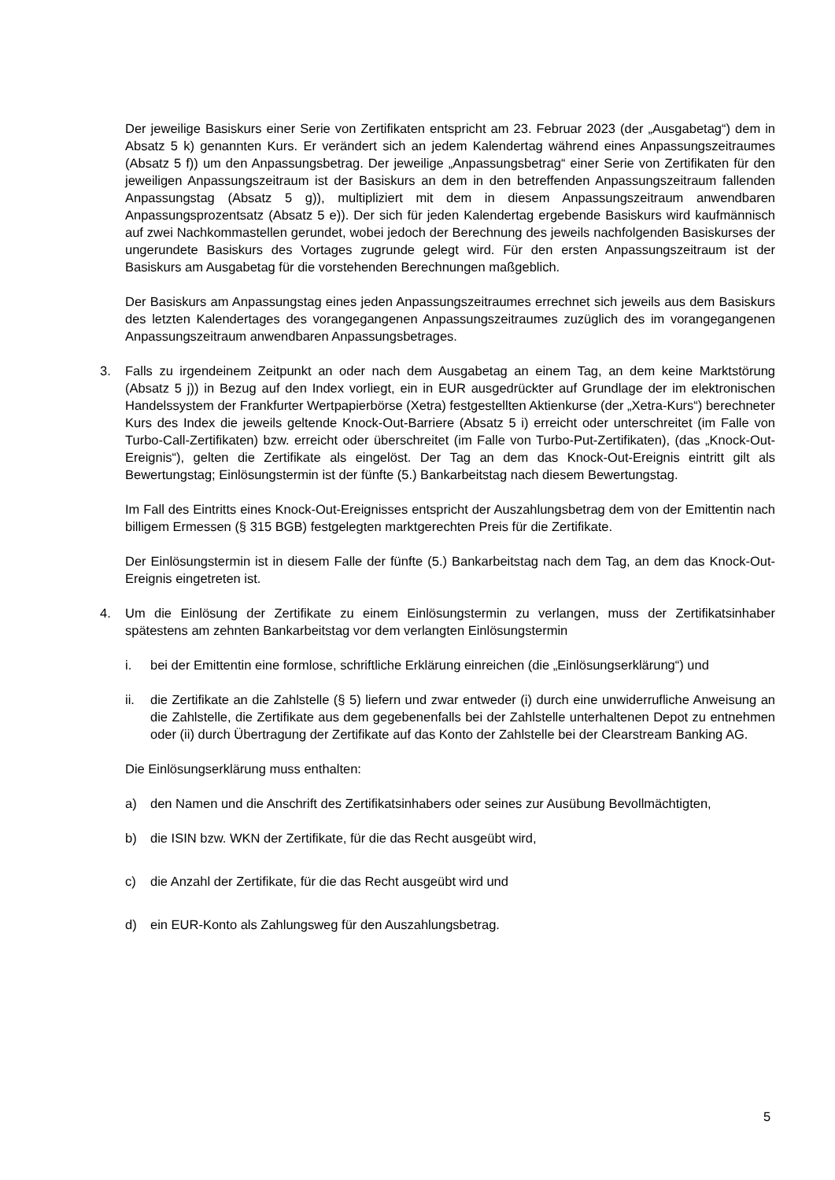Der jeweilige Basiskurs einer Serie von Zertifikaten entspricht am 23. Februar 2023 (der „Ausgabetag“) dem in Absatz 5 k) genannten Kurs. Er verändert sich an jedem Kalendertag während eines Anpassungszeitraumes (Absatz 5 f)) um den Anpassungsbetrag. Der jeweilige „Anpassungsbetrag“ einer Serie von Zertifikaten für den jeweiligen Anpassungszeitraum ist der Basiskurs an dem in den betreffenden Anpassungszeitraum fallenden Anpassungstag (Absatz 5 g)), multipliziert mit dem in diesem Anpassungszeitraum anwendbaren Anpassungsprozentsatz (Absatz 5 e)). Der sich für jeden Kalendertag ergebende Basiskurs wird kaufmännisch auf zwei Nachkommastellen gerundet, wobei jedoch der Berechnung des jeweils nachfolgenden Basiskurses der ungerundete Basiskurs des Vortages zugrunde gelegt wird. Für den ersten Anpassungszeitraum ist der Basiskurs am Ausgabetag für die vorstehenden Berechnungen maßgeblich.
Der Basiskurs am Anpassungstag eines jeden Anpassungszeitraumes errechnet sich jeweils aus dem Basiskurs des letzten Kalendertages des vorangegangenen Anpassungszeitraumes zuzüglich des im vorangegangenen Anpassungszeitraum anwendbaren Anpassungsbetrages.
3. Falls zu irgendeinem Zeitpunkt an oder nach dem Ausgabetag an einem Tag, an dem keine Marktstörung (Absatz 5 j)) in Bezug auf den Index vorliegt, ein in EUR ausgedrückter auf Grundlage der im elektronischen Handelssystem der Frankfurter Wertpapierbörse (Xetra) festgestellten Aktienkurse (der „Xetra-Kurs“) berechneter Kurs des Index die jeweils geltende Knock-Out-Barriere (Absatz 5 i) erreicht oder unterschreitet (im Falle von Turbo-Call-Zertifikaten) bzw. erreicht oder überschreitet (im Falle von Turbo-Put-Zertifikaten), (das „Knock-Out-Ereignis“), gelten die Zertifikate als eingelöst. Der Tag an dem das Knock-Out-Ereignis eintritt gilt als Bewertungstag; Einlösungstermin ist der fünfte (5.) Bankarbeitstag nach diesem Bewertungstag.
Im Fall des Eintritts eines Knock-Out-Ereignisses entspricht der Auszahlungsbetrag dem von der Emittentin nach billigem Ermessen (§ 315 BGB) festgelegten marktgerechten Preis für die Zertifikate.
Der Einlösungstermin ist in diesem Falle der fünfte (5.) Bankarbeitstag nach dem Tag, an dem das Knock-Out-Ereignis eingetreten ist.
4. Um die Einlösung der Zertifikate zu einem Einlösungstermin zu verlangen, muss der Zertifikatsinhaber spätestens am zehnten Bankarbeitstag vor dem verlangten Einlösungstermin
i. bei der Emittentin eine formlose, schriftliche Erklärung einreichen (die „Einlösungserklärung“) und
ii. die Zertifikate an die Zahlstelle (§ 5) liefern und zwar entweder (i) durch eine unwiderrufliche Anweisung an die Zahlstelle, die Zertifikate aus dem gegebenenfalls bei der Zahlstelle unterhaltenen Depot zu entnehmen oder (ii) durch Übertragung der Zertifikate auf das Konto der Zahlstelle bei der Clearstream Banking AG.
Die Einlösungserklärung muss enthalten:
a) den Namen und die Anschrift des Zertifikatsinhabers oder seines zur Ausübung Bevollmächtigten,
b) die ISIN bzw. WKN der Zertifikate, für die das Recht ausgeübt wird,
c) die Anzahl der Zertifikate, für die das Recht ausgeübt wird und
d) ein EUR-Konto als Zahlungsweg für den Auszahlungsbetrag.
5